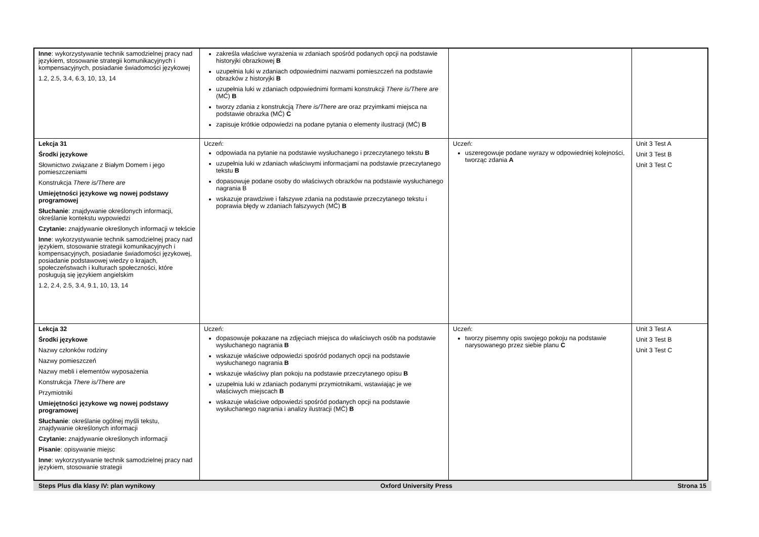| Inne : wykorzystywanie technik samodzielnej pracy nad językiem, stosowanie strategii komunikacyjnych i kompensacyjnych, posiadanie świadomości językowej 1.2, 2.5, 3.4, 6.3, 10, 13, 14 | zakreśla właściwe wyrażenia w zdaniach spośród podanych opcji na podstawie historyjki obrazkowej B uzupełnia luki w zdaniach odpowiednimi nazwami pomieszczeń na podstawie obrazków z historyjki B uzupełnia luki w zdaniach odpowiednimi formami konstrukcji There is/There are (MĆ) B tworzy zdania z konstrukcją There is/There are oraz przyimkami miejsca na podstawie obrazka (MĆ) C zapisuje krótkie odpowiedzi na podane pytania o elementy ilustracji (MĆ) B | | |
| Lekcja 31 Środki językowe Słownictwo związane z Białym Domem i jego pomieszczeniami Konstrukcja There is/There are Umiejętności językowe wg nowej podstawy programowej Słuchanie : znajdywanie określonych informacji, określanie kontekstu wypowiedzi Czytanie: znajdywanie określonych informacji w tekście Inne : wykorzystywanie technik samodzielnej pracy nad językiem, stosowanie strategii komunikacyjnych i kompensacyjnych, posiadanie świadomości językowej, posiadanie podstawowej wiedzy o krajach, społeczeństwach i kulturach społeczności, które posługują się językiem angielskim 1.2, 2.4, 2.5, 3.4, 9.1, 10, 13, 14 | Uczeń: odpowiada na pytanie na podstawie wysłuchanego i przeczytanego tekstu B uzupełnia luki w zdaniach właściwymi informacjami na podstawie przeczytanego tekstu B dopasowuje podane osoby do właściwych obrazków na podstawie wysłuchanego nagrania B wskazuje prawdziwe i fałszywe zdania na podstawie przeczytanego tekstu i poprawia błędy w zdaniach fałszywych (MĆ) B | Uczeń: uszeregowuje podane wyrazy w odpowiedniej kolejności, tworząc zdania A | Unit 3 Test A Unit 3 Test B Unit 3 Test C |
| Lekcja 32 Środki językowe Nazwy członków rodziny Nazwy pomieszczeń Nazwy mebli i elementów wyposażenia Konstrukcja There is/There are Przymiotniki Umiejętności językowe wg nowej podstawy programowej Słuchanie : określanie ogólnej myśli tekstu, znajdywanie określonych informacji Czytanie: znajdywanie określonych informacji Pisanie : opisywanie miejsc Inne : wykorzystywanie technik samodzielnej pracy nad językiem, stosowanie strategii | Uczeń: dopasowuje pokazane na zdjęciach miejsca do właściwych osób na podstawie wysłuchanego nagrania B wskazuje właściwe odpowiedzi spośród podanych opcji na podstawie wysłuchanego nagrania B wskazuje właściwy plan pokoju na podstawie przeczytanego opisu B uzupełnia luki w zdaniach podanymi przymiotnikami, wstawiając je we właściwych miejscach B wskazuje właściwe odpowiedzi spośród podanych opcji na podstawie wysłuchanego nagrania i analizy ilustracji (MĆ) B | Uczeń: tworzy pisemny opis swojego pokoju na podstawie narysowanego przez siebie planu C | Unit 3 Test A Unit 3 Test B Unit 3 Test C |
Steps Plus dla klasy IV: plan wynikowy Oxford University Press Strona 15